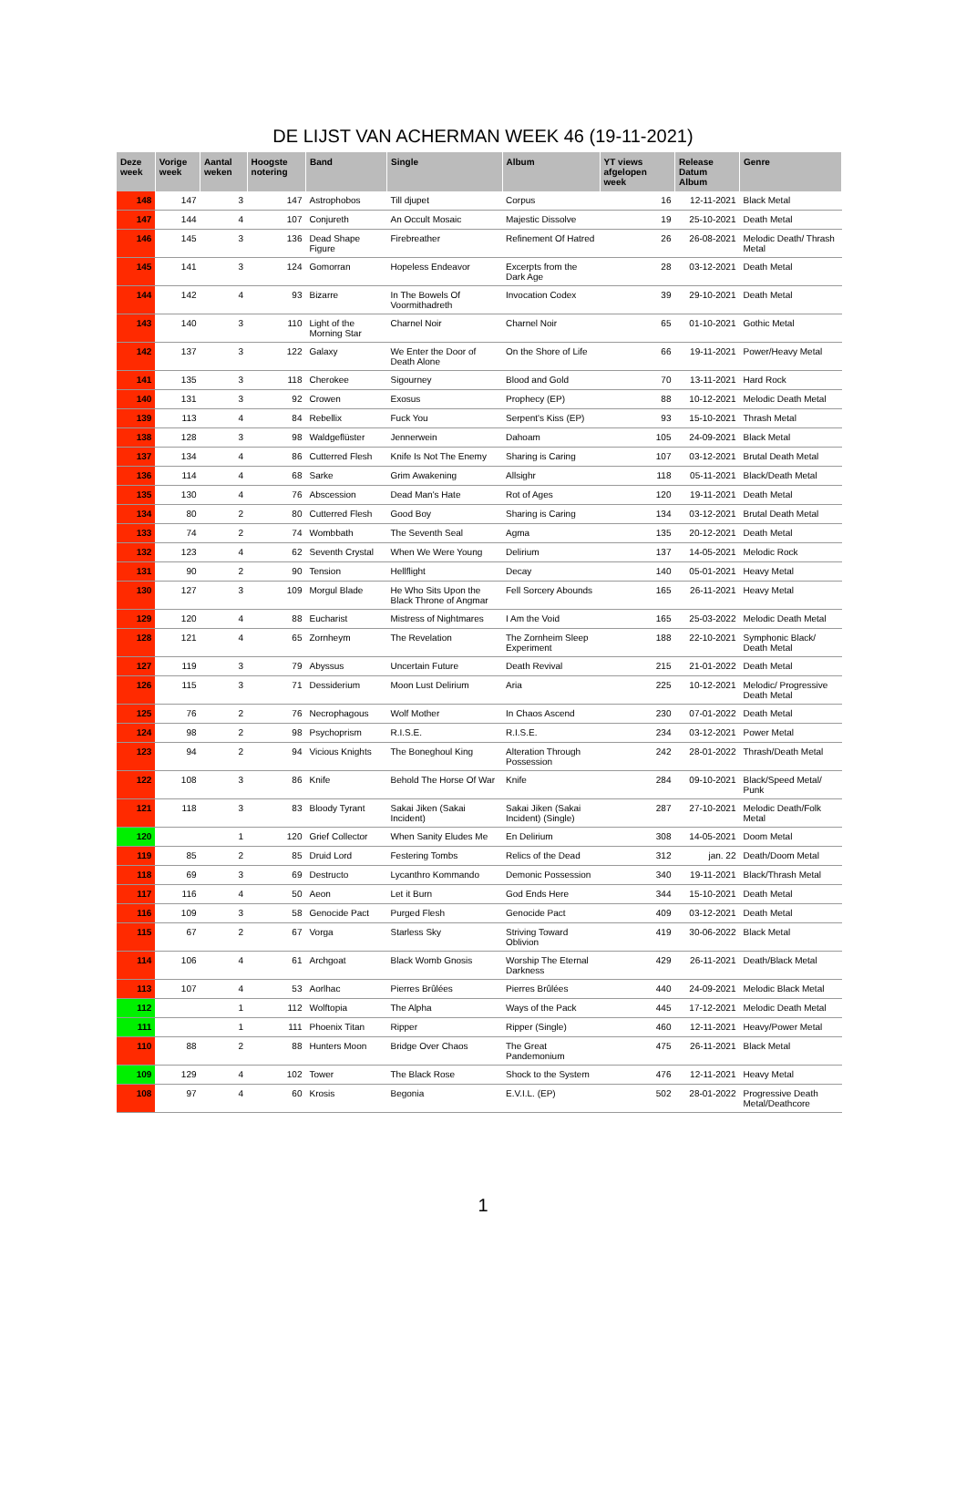DE LIJST VAN ACHERMAN WEEK 46 (19-11-2021)
| Deze week | Vorige week | Aantal weken | Hoogste notering | Band | Single | Album | YT views afgelopen week | Release Datum Album | Genre |
| --- | --- | --- | --- | --- | --- | --- | --- | --- | --- |
| 148 | 147 | 3 | 147 | Astrophobos | Till djupet | Corpus | 16 | 12-11-2021 | Black Metal |
| 147 | 144 | 4 | 107 | Conjureth | An Occult Mosaic | Majestic Dissolve | 19 | 25-10-2021 | Death Metal |
| 146 | 145 | 3 | 136 | Dead Shape Figure | Firebreather | Refinement Of Hatred | 26 | 26-08-2021 | Melodic Death/ Thrash Metal |
| 145 | 141 | 3 | 124 | Gomorran | Hopeless Endeavor | Excerpts from the Dark Age | 28 | 03-12-2021 | Death Metal |
| 144 | 142 | 4 | 93 | Bizarre | In The Bowels Of Voormithadreth | Invocation Codex | 39 | 29-10-2021 | Death Metal |
| 143 | 140 | 3 | 110 | Light of the Morning Star | Charnel Noir | Charnel Noir | 65 | 01-10-2021 | Gothic Metal |
| 142 | 137 | 3 | 122 | Galaxy | We Enter the Door of Death Alone | On the Shore of Life | 66 | 19-11-2021 | Power/Heavy Metal |
| 141 | 135 | 3 | 118 | Cherokee | Sigourney | Blood and Gold | 70 | 13-11-2021 | Hard Rock |
| 140 | 131 | 3 | 92 | Crowen | Exosus | Prophecy (EP) | 88 | 10-12-2021 | Melodic Death Metal |
| 139 | 113 | 4 | 84 | Rebellix | Fuck You | Serpent's Kiss (EP) | 93 | 15-10-2021 | Thrash Metal |
| 138 | 128 | 3 | 98 | Waldgeflüster | Jennerwein | Dahoam | 105 | 24-09-2021 | Black Metal |
| 137 | 134 | 4 | 86 | Cutterred Flesh | Knife Is Not The Enemy | Sharing is Caring | 107 | 03-12-2021 | Brutal Death Metal |
| 136 | 114 | 4 | 68 | Sarke | Grim Awakening | Allsighr | 118 | 05-11-2021 | Black/Death Metal |
| 135 | 130 | 4 | 76 | Abscession | Dead Man's Hate | Rot of Ages | 120 | 19-11-2021 | Death Metal |
| 134 | 80 | 2 | 80 | Cutterred Flesh | Good Boy | Sharing is Caring | 134 | 03-12-2021 | Brutal Death Metal |
| 133 | 74 | 2 | 74 | Wombbath | The Seventh Seal | Agma | 135 | 20-12-2021 | Death Metal |
| 132 | 123 | 4 | 62 | Seventh Crystal | When We Were Young | Delirium | 137 | 14-05-2021 | Melodic Rock |
| 131 | 90 | 2 | 90 | Tension | Hellflight | Decay | 140 | 05-01-2021 | Heavy Metal |
| 130 | 127 | 3 | 109 | Morgul Blade | He Who Sits Upon the Black Throne of Angmar | Fell Sorcery Abounds | 165 | 26-11-2021 | Heavy Metal |
| 129 | 120 | 4 | 88 | Eucharist | Mistress of Nightmares | I Am the Void | 165 | 25-03-2022 | Melodic Death Metal |
| 128 | 121 | 4 | 65 | Zornheym | The Revelation | The Zornheim Sleep Experiment | 188 | 22-10-2021 | Symphonic Black/ Death Metal |
| 127 | 119 | 3 | 79 | Abyssus | Uncertain Future | Death Revival | 215 | 21-01-2022 | Death Metal |
| 126 | 115 | 3 | 71 | Dessiderium | Moon Lust Delirium | Aria | 225 | 10-12-2021 | Melodic/ Progressive Death Metal |
| 125 | 76 | 2 | 76 | Necrophagous | Wolf Mother | In Chaos Ascend | 230 | 07-01-2022 | Death Metal |
| 124 | 98 | 2 | 98 | Psychoprism | R.I.S.E. | R.I.S.E. | 234 | 03-12-2021 | Power Metal |
| 123 | 94 | 2 | 94 | Vicious Knights | The Boneghoul King | Alteration Through Possession | 242 | 28-01-2022 | Thrash/Death Metal |
| 122 | 108 | 3 | 86 | Knife | Behold The Horse Of War | Knife | 284 | 09-10-2021 | Black/Speed Metal/ Punk |
| 121 | 118 | 3 | 83 | Bloody Tyrant | Sakai Jiken (Sakai Incident) | Sakai Jiken (Sakai Incident) (Single) | 287 | 27-10-2021 | Melodic Death/Folk Metal |
| 120 | | 1 | 120 | Grief Collector | When Sanity Eludes Me | En Delirium | 308 | 14-05-2021 | Doom Metal |
| 119 | 85 | 2 | 85 | Druid Lord | Festering Tombs | Relics of the Dead | 312 | jan. 22 | Death/Doom Metal |
| 118 | 69 | 3 | 69 | Destructo | Lycanthro Kommando | Demonic Possession | 340 | 19-11-2021 | Black/Thrash Metal |
| 117 | 116 | 4 | 50 | Aeon | Let it Burn | God Ends Here | 344 | 15-10-2021 | Death Metal |
| 116 | 109 | 3 | 58 | Genocide Pact | Purged Flesh | Genocide Pact | 409 | 03-12-2021 | Death Metal |
| 115 | 67 | 2 | 67 | Vorga | Starless Sky | Striving Toward Oblivion | 419 | 30-06-2022 | Black Metal |
| 114 | 106 | 4 | 61 | Archgoat | Black Womb Gnosis | Worship The Eternal Darkness | 429 | 26-11-2021 | Death/Black Metal |
| 113 | 107 | 4 | 53 | Aorlhac | Pierres Brûlées | Pierres Brûlées | 440 | 24-09-2021 | Melodic Black Metal |
| 112 | | 1 | 112 | Wolftopia | The Alpha | Ways of the Pack | 445 | 17-12-2021 | Melodic Death Metal |
| 111 | | 1 | 111 | Phoenix Titan | Ripper | Ripper (Single) | 460 | 12-11-2021 | Heavy/Power Metal |
| 110 | 88 | 2 | 88 | Hunters Moon | Bridge Over Chaos | The Great Pandemonium | 475 | 26-11-2021 | Black Metal |
| 109 | 129 | 4 | 102 | Tower | The Black Rose | Shock to the System | 476 | 12-11-2021 | Heavy Metal |
| 108 | 97 | 4 | 60 | Krosis | Begonia | E.V.I.L. (EP) | 502 | 28-01-2022 | Progressive Death Metal/Deathcore |
1